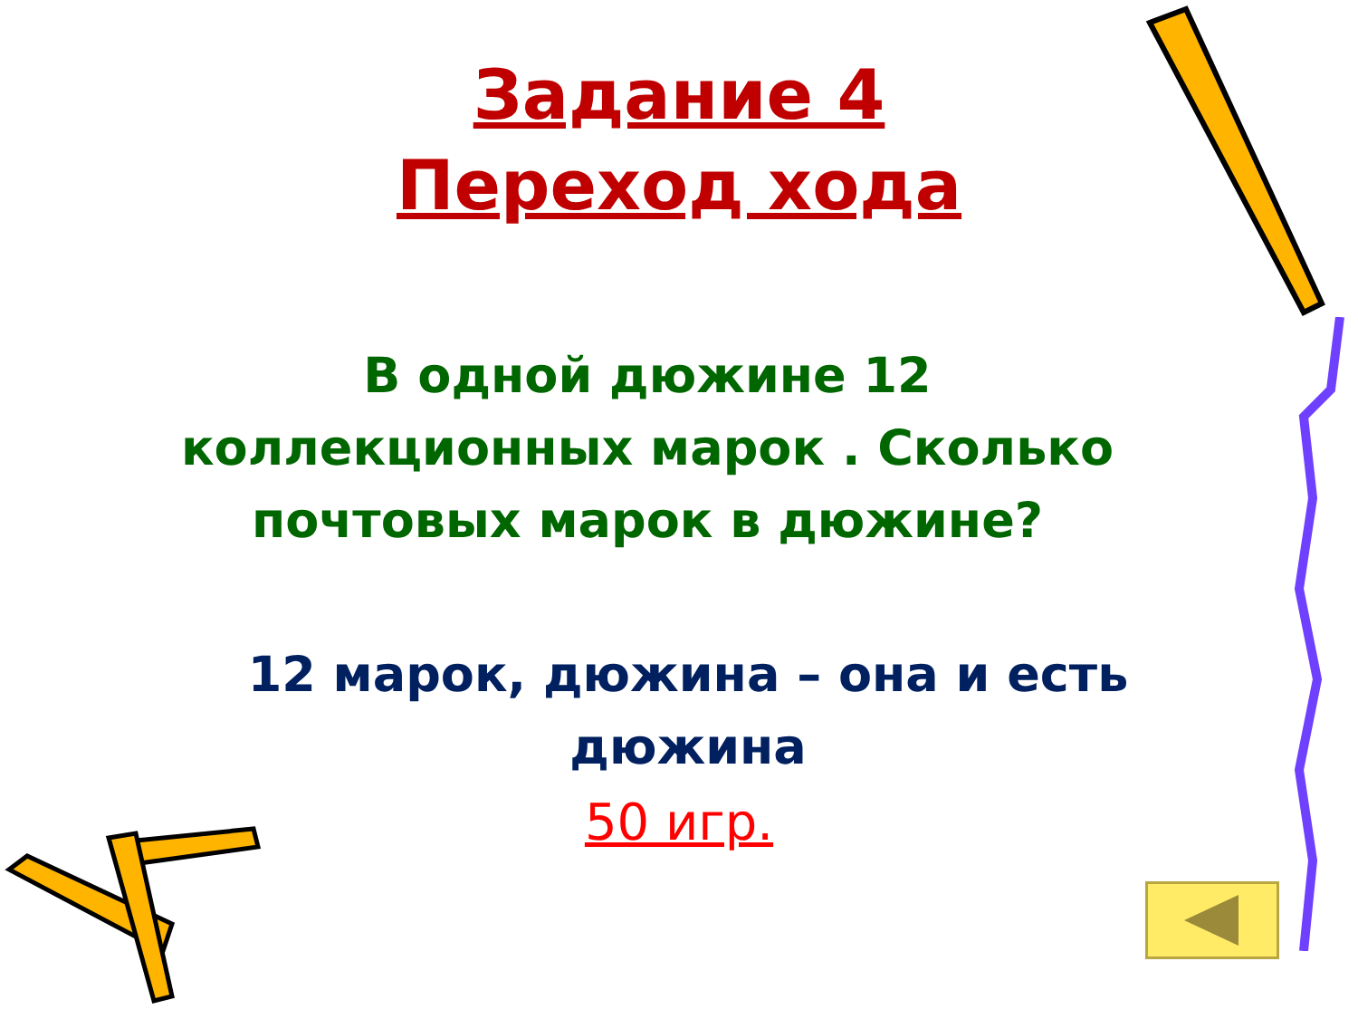Задание 4
Переход хода
В одной дюжине 12 коллекционных марок . Сколько почтовых марок в дюжине?
12 марок, дюжина – она и есть дюжина
50 игр.